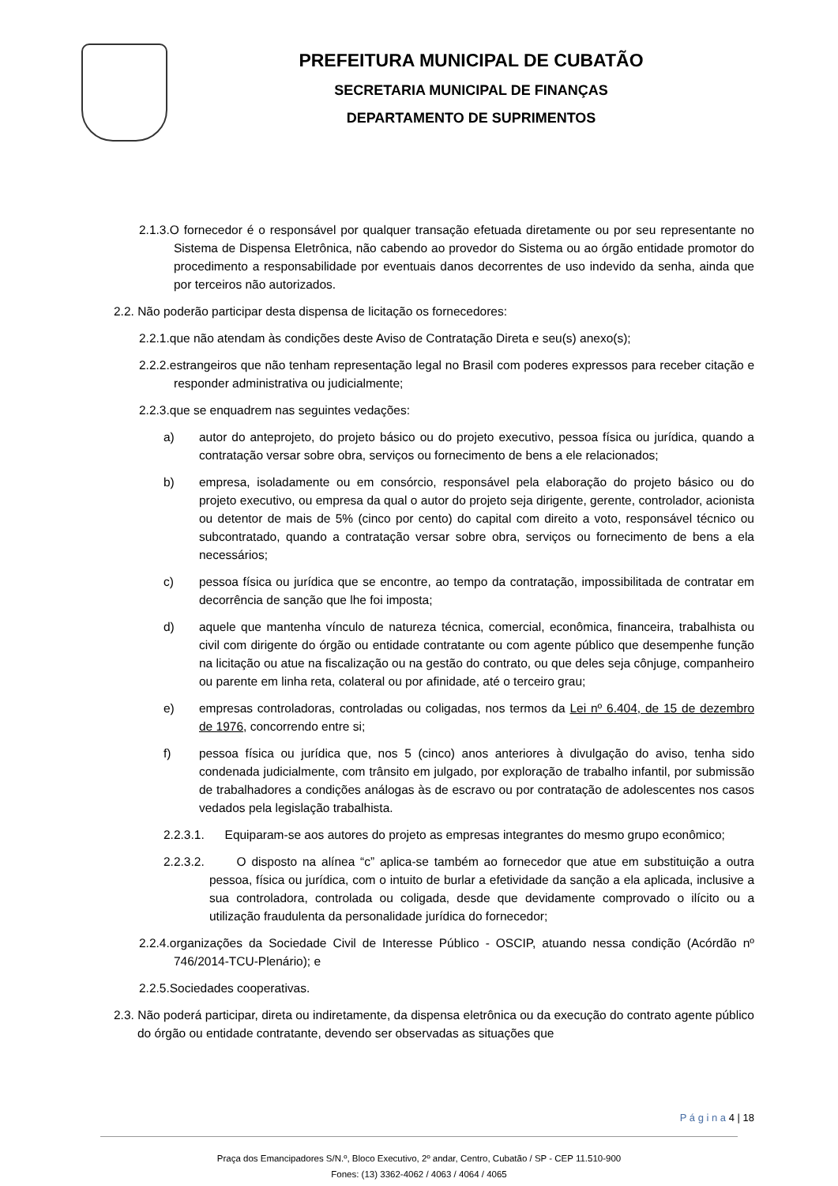PREFEITURA MUNICIPAL DE CUBATÃO
SECRETARIA MUNICIPAL DE FINANÇAS
DEPARTAMENTO DE SUPRIMENTOS
2.1.3.O fornecedor é o responsável por qualquer transação efetuada diretamente ou por seu representante no Sistema de Dispensa Eletrônica, não cabendo ao provedor do Sistema ou ao órgão entidade promotor do procedimento a responsabilidade por eventuais danos decorrentes de uso indevido da senha, ainda que por terceiros não autorizados.
2.2. Não poderão participar desta dispensa de licitação os fornecedores:
2.2.1.que não atendam às condições deste Aviso de Contratação Direta e seu(s) anexo(s);
2.2.2.estrangeiros que não tenham representação legal no Brasil com poderes expressos para receber citação e responder administrativa ou judicialmente;
2.2.3.que se enquadrem nas seguintes vedações:
a) autor do anteprojeto, do projeto básico ou do projeto executivo, pessoa física ou jurídica, quando a contratação versar sobre obra, serviços ou fornecimento de bens a ele relacionados;
b) empresa, isoladamente ou em consórcio, responsável pela elaboração do projeto básico ou do projeto executivo, ou empresa da qual o autor do projeto seja dirigente, gerente, controlador, acionista ou detentor de mais de 5% (cinco por cento) do capital com direito a voto, responsável técnico ou subcontratado, quando a contratação versar sobre obra, serviços ou fornecimento de bens a ela necessários;
c) pessoa física ou jurídica que se encontre, ao tempo da contratação, impossibilitada de contratar em decorrência de sanção que lhe foi imposta;
d) aquele que mantenha vínculo de natureza técnica, comercial, econômica, financeira, trabalhista ou civil com dirigente do órgão ou entidade contratante ou com agente público que desempenhe função na licitação ou atue na fiscalização ou na gestão do contrato, ou que deles seja cônjuge, companheiro ou parente em linha reta, colateral ou por afinidade, até o terceiro grau;
e) empresas controladoras, controladas ou coligadas, nos termos da Lei nº 6.404, de 15 de dezembro de 1976, concorrendo entre si;
f) pessoa física ou jurídica que, nos 5 (cinco) anos anteriores à divulgação do aviso, tenha sido condenada judicialmente, com trânsito em julgado, por exploração de trabalho infantil, por submissão de trabalhadores a condições análogas às de escravo ou por contratação de adolescentes nos casos vedados pela legislação trabalhista.
2.2.3.1. Equiparam-se aos autores do projeto as empresas integrantes do mesmo grupo econômico;
2.2.3.2. O disposto na alínea “c” aplica-se também ao fornecedor que atue em substituição a outra pessoa, física ou jurídica, com o intuito de burlar a efetividade da sanção a ela aplicada, inclusive a sua controladora, controlada ou coligada, desde que devidamente comprovado o ilícito ou a utilização fraudulenta da personalidade jurídica do fornecedor;
2.2.4.organizações da Sociedade Civil de Interesse Público - OSCIP, atuando nessa condição (Acórdão nº 746/2014-TCU-Plenário); e
2.2.5.Sociedades cooperativas.
2.3. Não poderá participar, direta ou indiretamente, da dispensa eletrônica ou da execução do contrato agente público do órgão ou entidade contratante, devendo ser observadas as situações que
P á g i n a 4 | 18
Praça dos Emancipadores S/N.º, Bloco Executivo, 2º andar, Centro, Cubatão / SP - CEP 11.510-900
Fones: (13) 3362-4062 / 4063 / 4064 / 4065